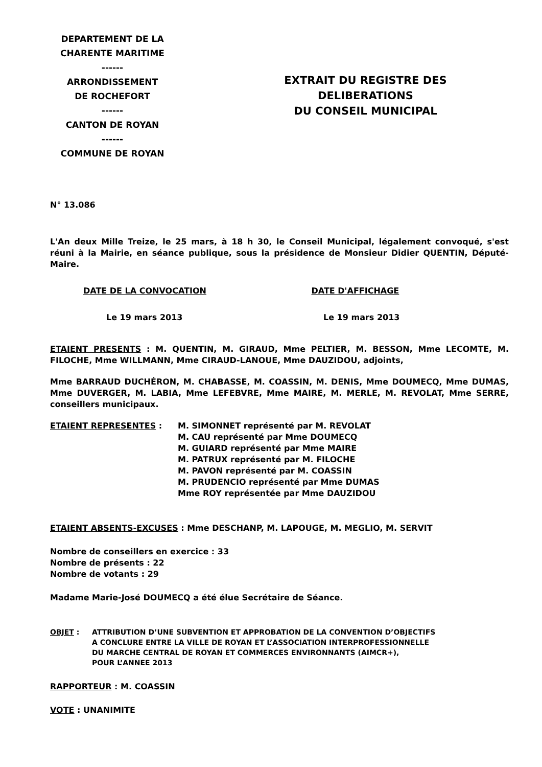DEPARTEMENT DE LA
CHARENTE MARITIME
------
ARRONDISSEMENT
DE ROCHEFORT
------
CANTON DE ROYAN
------
COMMUNE DE ROYAN
EXTRAIT DU REGISTRE DES
DELIBERATIONS
DU CONSEIL MUNICIPAL
N° 13.086
L'An deux Mille Treize, le 25 mars, à 18 h 30, le Conseil Municipal, légalement convoqué, s'est réuni à la Mairie, en séance publique, sous la présidence de Monsieur Didier QUENTIN, Député-Maire.
DATE DE LA CONVOCATION DATE D'AFFICHAGE
Le 19 mars 2013 Le 19 mars 2013
ETAIENT PRESENTS : M. QUENTIN, M. GIRAUD, Mme PELTIER, M. BESSON, Mme LECOMTE, M. FILOCHE, Mme WILLMANN, Mme CIRAUD-LANOUE, Mme DAUZIDOU, adjoints,
Mme BARRAUD DUCHÉRON, M. CHABASSE, M. COASSIN, M. DENIS, Mme DOUMECQ, Mme DUMAS, Mme DUVERGER, M. LABIA, Mme LEFEBVRE, Mme MAIRE, M. MERLE, M. REVOLAT, Mme SERRE, conseillers municipaux.
ETAIENT REPRESENTES : M. SIMONNET représenté par M. REVOLAT
M. CAU représenté par Mme DOUMECQ
M. GUIARD représenté par Mme MAIRE
M. PATRUX représenté par M. FILOCHE
M. PAVON représenté par M. COASSIN
M. PRUDENCIO représenté par Mme DUMAS
Mme ROY représentée par Mme DAUZIDOU
ETAIENT ABSENTS-EXCUSES : Mme DESCHANP, M. LAPOUGE, M. MEGLIO, M. SERVIT
Nombre de conseillers en exercice : 33
Nombre de présents : 22
Nombre de votants : 29
Madame Marie-José DOUMECQ a été élue Secrétaire de Séance.
OBJET : ATTRIBUTION D’UNE SUBVENTION ET APPROBATION DE LA CONVENTION D’OBJECTIFS
A CONCLURE ENTRE LA VILLE DE ROYAN ET L’ASSOCIATION INTERPROFESSIONNELLE
DU MARCHE CENTRAL DE ROYAN ET COMMERCES ENVIRONNANTS (AIMCR+),
POUR L’ANNEE 2013
RAPPORTEUR : M. COASSIN
VOTE : UNANIMITE